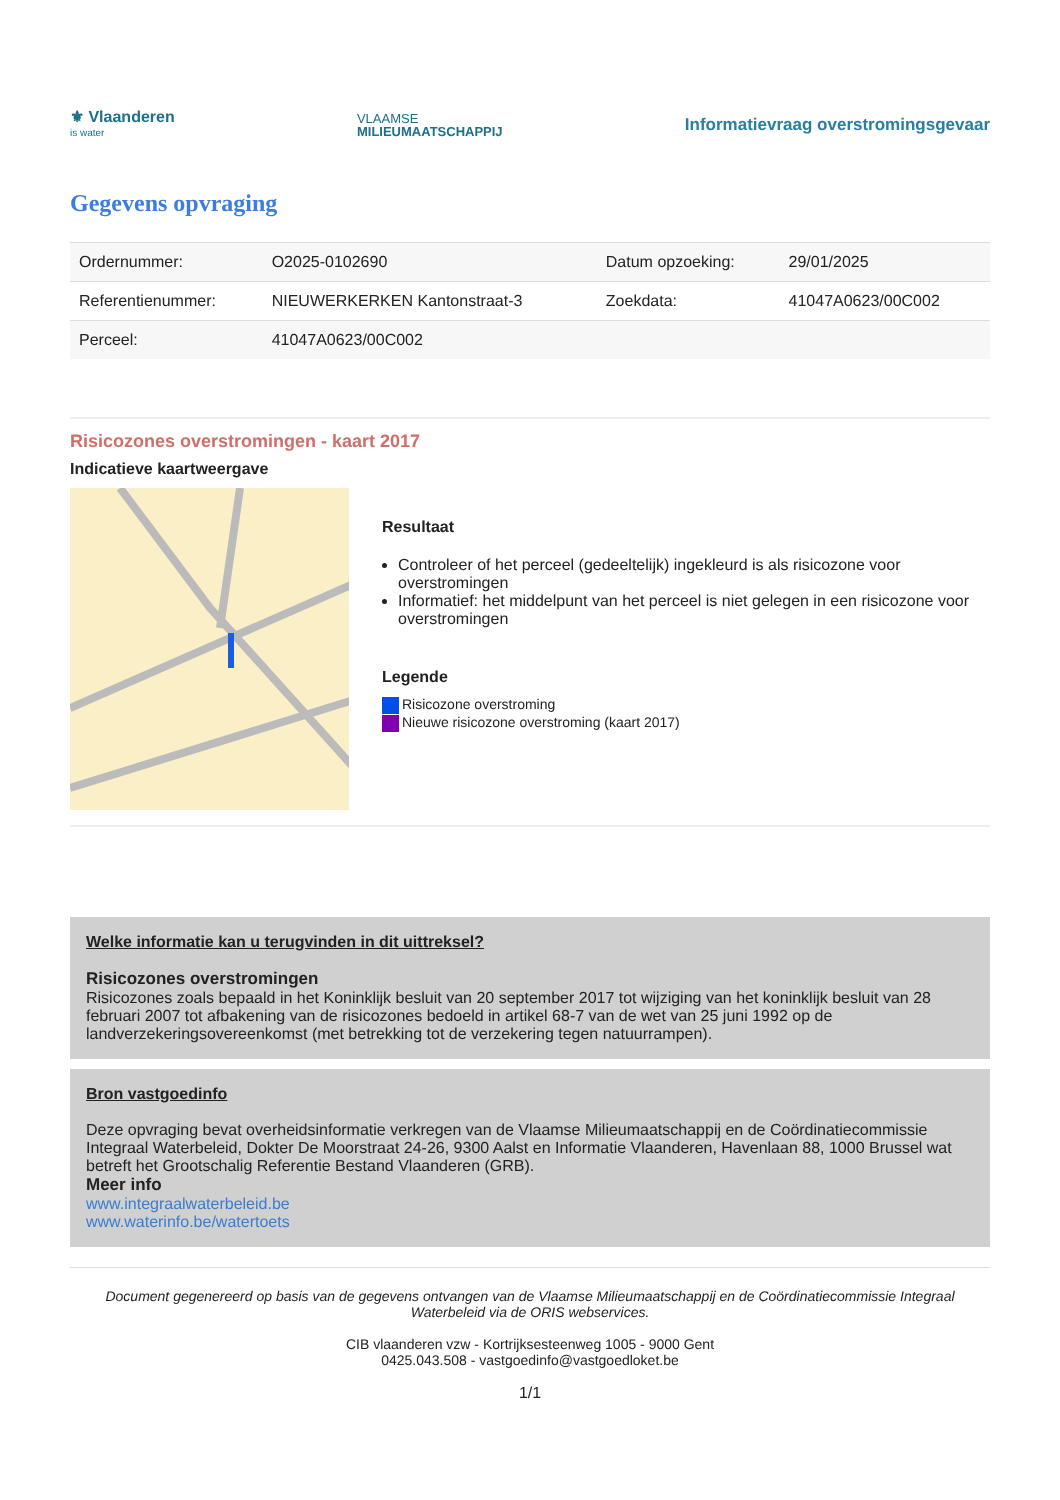⚜ Vlaanderen
is water
VLAAMSE
MILIEUMAATSCHAPPIJ
Informatievraag overstromingsgevaar
Gegevens opvraging
| Ordernummer: | O2025-0102690 | Datum opzoeking: | 29/01/2025 |
| Referentienummer: | NIEUWERKERKEN Kantonstraat-3 | Zoekdata: | 41047A0623/00C002 |
| Perceel: | 41047A0623/00C002 | | |
Risicozones overstromingen - kaart 2017
Indicatieve kaartweergave
Resultaat
Controleer of het perceel (gedeeltelijk) ingekleurd is als risicozone voor overstromingen
Informatief: het middelpunt van het perceel is niet gelegen in een risicozone voor overstromingen
Legende
Risicozone overstroming
Nieuwe risicozone overstroming (kaart 2017)
Welke informatie kan u terugvinden in dit uittreksel?
Risicozones overstromingen
Risicozones zoals bepaald in het Koninklijk besluit van 20 september 2017 tot wijziging van het koninklijk besluit van 28 februari 2007 tot afbakening van de risicozones bedoeld in artikel 68-7 van de wet van 25 juni 1992 op de landverzekeringsovereenkomst (met betrekking tot de verzekering tegen natuurrampen).
Bron vastgoedinfo
Deze opvraging bevat overheidsinformatie verkregen van de Vlaamse Milieumaatschappij en de Coördinatiecommissie Integraal Waterbeleid, Dokter De Moorstraat 24-26, 9300 Aalst en Informatie Vlaanderen, Havenlaan 88, 1000 Brussel wat betreft het Grootschalig Referentie Bestand Vlaanderen (GRB).
Meer info
www.integraalwaterbeleid.be
www.waterinfo.be/watertoets
Document gegenereerd op basis van de gegevens ontvangen van de Vlaamse Milieumaatschappij en de Coördinatiecommissie Integraal Waterbeleid via de ORIS webservices.
CIB vlaanderen vzw - Kortrijksesteenweg 1005 - 9000 Gent
0425.043.508 - vastgoedinfo@vastgoedloket.be
1/1